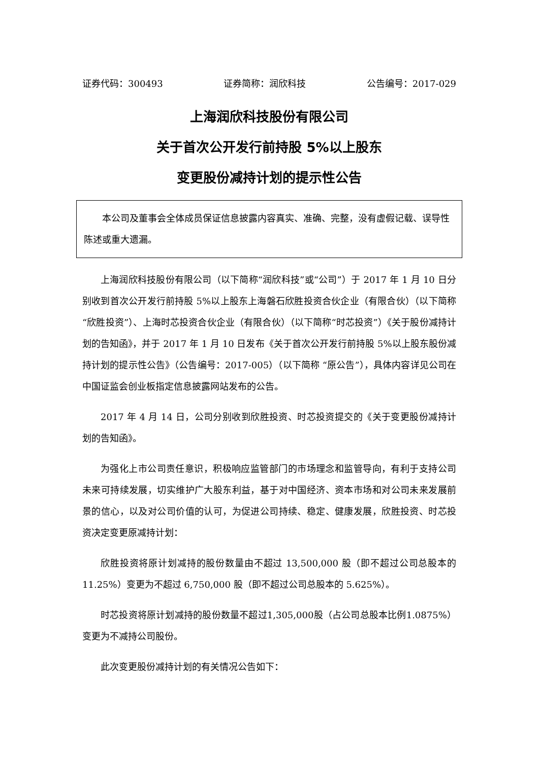证券代码：300493 证券简称：润欣科技 公告编号：2017-029
上海润欣科技股份有限公司
关于首次公开发行前持股 5%以上股东
变更股份减持计划的提示性公告
本公司及董事会全体成员保证信息披露内容真实、准确、完整，没有虚假记载、误导性陈述或重大遗漏。
上海润欣科技股份有限公司（以下简称“润欣科技”或“公司”）于 2017 年 1 月 10 日分别收到首次公开发行前持股 5%以上股东上海磐石欣胜投资合伙企业（有限合伙）（以下简称“欣胜投资”）、上海时芯投资合伙企业（有限合伙）（以下简称“时芯投资”）《关于股份减持计划的告知函》，并于 2017 年 1 月 10 日发布《关于首次公开发行前持股 5%以上股东股份减持计划的提示性公告》（公告编号：2017-005）（以下简称 “原公告”），具体内容详见公司在中国证监会创业板指定信息披露网站发布的公告。
2017 年 4 月 14 日，公司分别收到欣胜投资、时芯投资提交的《关于变更股份减持计划的告知函》。
为强化上市公司责任意识，积极响应监管部门的市场理念和监管导向，有利于支持公司未来可持续发展，切实维护广大股东利益，基于对中国经济、资本市场和对公司未来发展前景的信心，以及对公司价值的认可，为促进公司持续、稳定、健康发展，欣胜投资、时芯投资决定变更原减持计划：
欣胜投资将原计划减持的股份数量由不超过 13,500,000 股（即不超过公司总股本的 11.25%）变更为不超过 6,750,000 股（即不超过公司总股本的 5.625%）。
时芯投资将原计划减持的股份数量不超过1,305,000股（占公司总股本比例1.0875%）变更为不减持公司股份。
此次变更股份减持计划的有关情况公告如下：